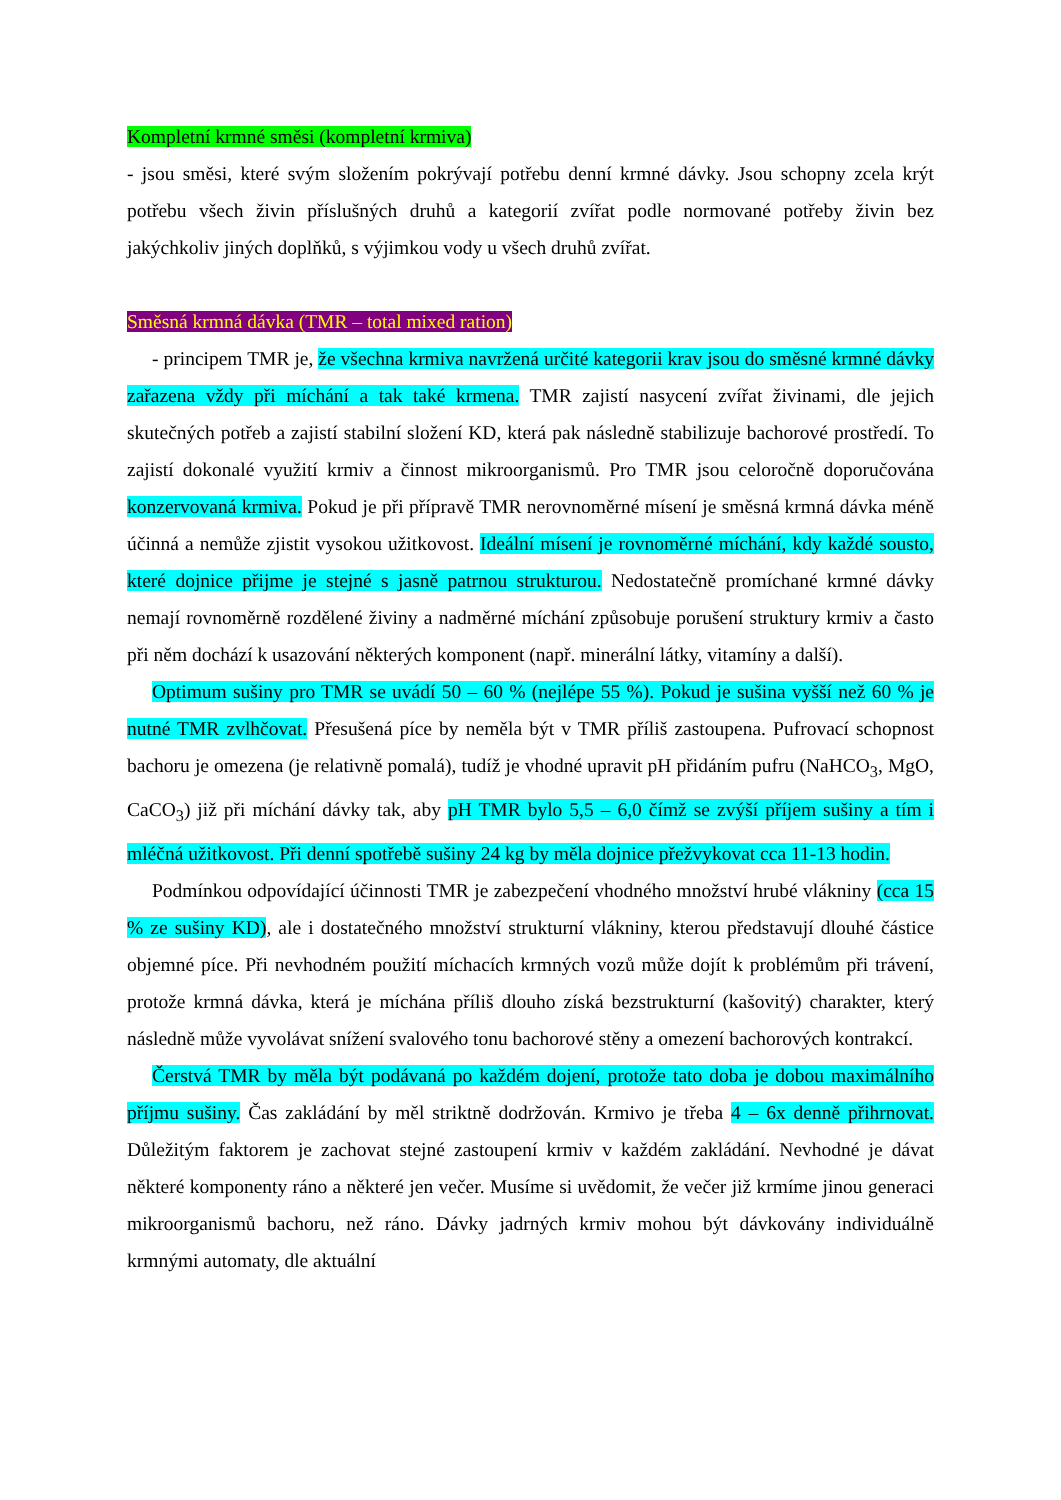Kompletní krmné směsi (kompletní krmiva)
- jsou směsi, které svým složením pokrývají potřebu denní krmné dávky. Jsou schopny zcela krýt potřebu všech živin příslušných druhů a kategorií zvířat podle normované potřeby živin bez jakýchkoliv jiných doplňků, s výjimkou vody u všech druhů zvířat.
Směsná krmná dávka (TMR – total mixed ration)
- principem TMR je, že všechna krmiva navržená určité kategorii krav jsou do směsné krmné dávky zařazena vždy při míchání a tak také krmena. TMR zajistí nasycení zvířat živinami, dle jejich skutečných potřeb a zajistí stabilní složení KD, která pak následně stabilizuje bachorové prostředí. To zajistí dokonalé využití krmiv a činnost mikroorganismů. Pro TMR jsou celoročně doporučována konzervovaná krmiva. Pokud je při přípravě TMR nerovnoměrné mísení je směsná krmná dávka méně účinná a nemůže zjistit vysokou užitkovost. Ideální mísení je rovnoměrné míchání, kdy každé sousto, které dojnice přijme je stejné s jasně patrnou strukturou. Nedostatečně promíchané krmné dávky nemají rovnoměrně rozdělené živiny a nadměrné míchání způsobuje porušení struktury krmiv a často při něm dochází k usazování některých komponent (např. minerální látky, vitamíny a další).
Optimum sušiny pro TMR se uvádí 50 – 60 % (nejlépe 55 %). Pokud je sušina vyšší než 60 % je nutné TMR zvlhčovat. Přesušená píce by neměla být v TMR příliš zastoupena. Pufrovací schopnost bachoru je omezena (je relativně pomalá), tudíž je vhodné upravit pH přidáním pufru (NaHCO<sub>3</sub>, MgO, CaCO<sub>3</sub>) již při míchání dávky tak, aby pH TMR bylo 5,5 – 6,0 čímž se zvýší příjem sušiny a tím i mléčná užitkovost. Při denní spotřebě sušiny 24 kg by měla dojnice přežvykovat cca 11-13 hodin.
Podmínkou odpovídající účinnosti TMR je zabezpečení vhodného množství hrubé vlákniny (cca 15 % ze sušiny KD), ale i dostatečného množství strukturní vlákniny, kterou představují dlouhé částice objemné píce. Při nevhodném použití míchacích krmných vozů může dojít k problémům při trávení, protože krmná dávka, která je míchána příliš dlouho získá bezstrukturní (kašovitý) charakter, který následně může vyvolávat snížení svalového tonu bachorové stěny a omezení bachorových kontrakcí.
Čerstvá TMR by měla být podávaná po každém dojení, protože tato doba je dobou maximálního příjmu sušiny. Čas zakládání by měl striktně dodržován. Krmivo je třeba 4 – 6x denně přihrnovat. Důležitým faktorem je zachovat stejné zastoupení krmiv v každém zakládání. Nevhodné je dávat některé komponenty ráno a některé jen večer. Musíme si uvědomit, že večer již krmíme jinou generaci mikroorganismů bachoru, než ráno. Dávky jadrných krmiv mohou být dávkovány individuálně krmnými automaty, dle aktuální